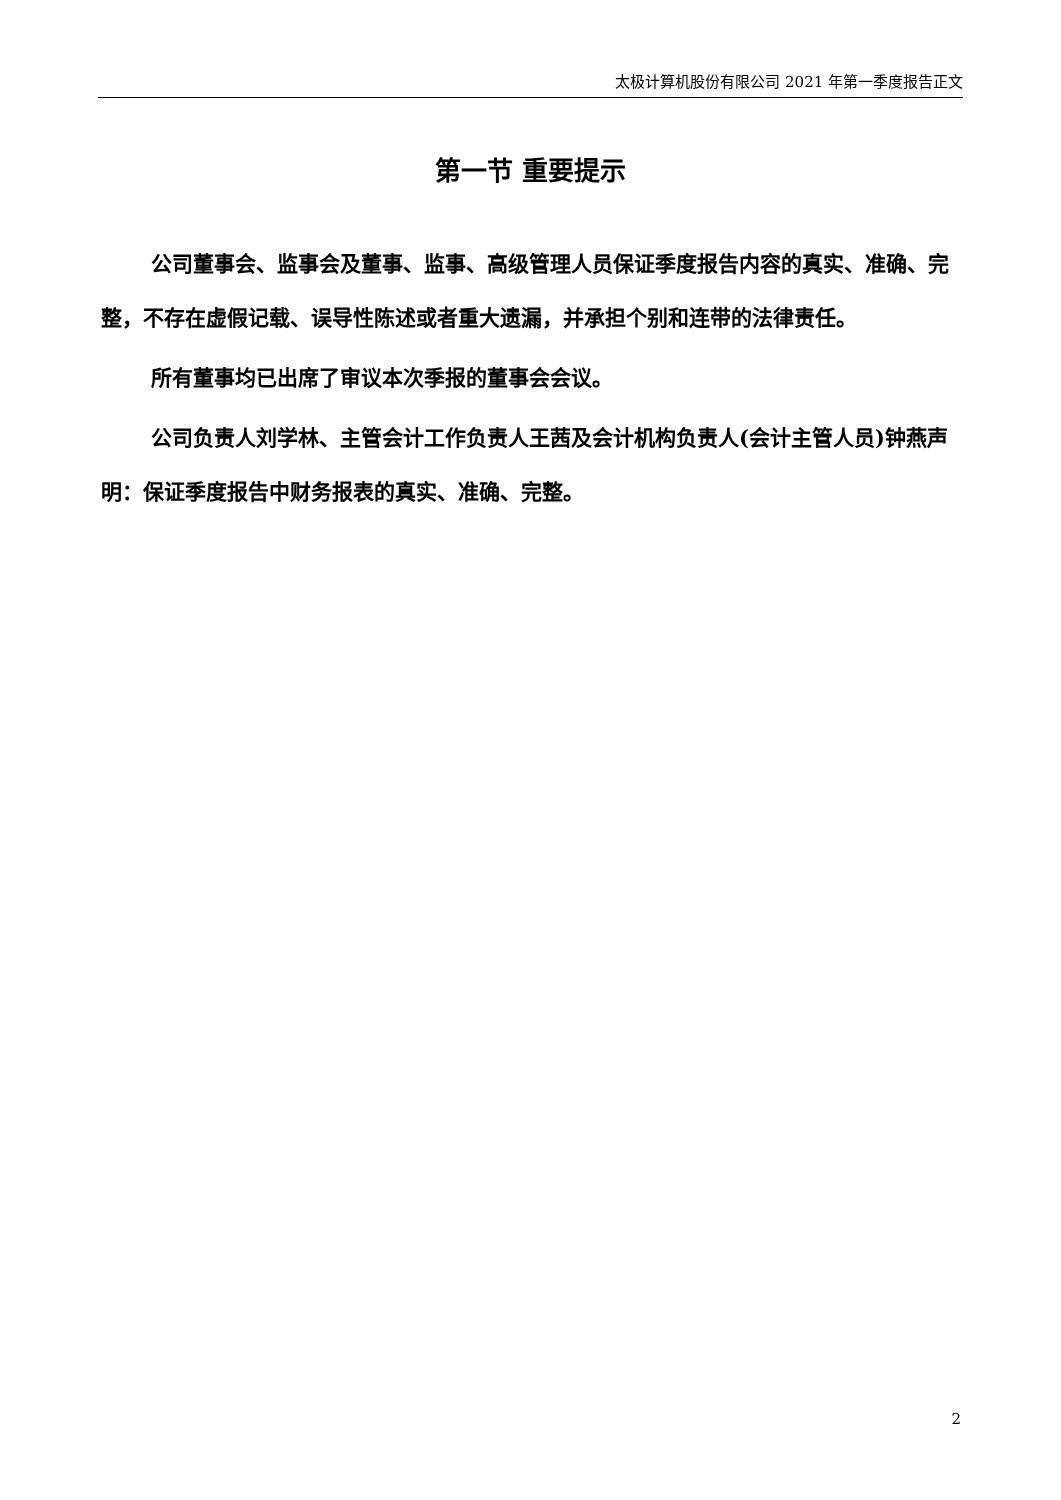太极计算机股份有限公司 2021 年第一季度报告正文
第一节 重要提示
公司董事会、监事会及董事、监事、高级管理人员保证季度报告内容的真实、准确、完整，不存在虚假记载、误导性陈述或者重大遗漏，并承担个别和连带的法律责任。
所有董事均已出席了审议本次季报的董事会会议。
公司负责人刘学林、主管会计工作负责人王茜及会计机构负责人(会计主管人员)钟燕声明：保证季度报告中财务报表的真实、准确、完整。
2